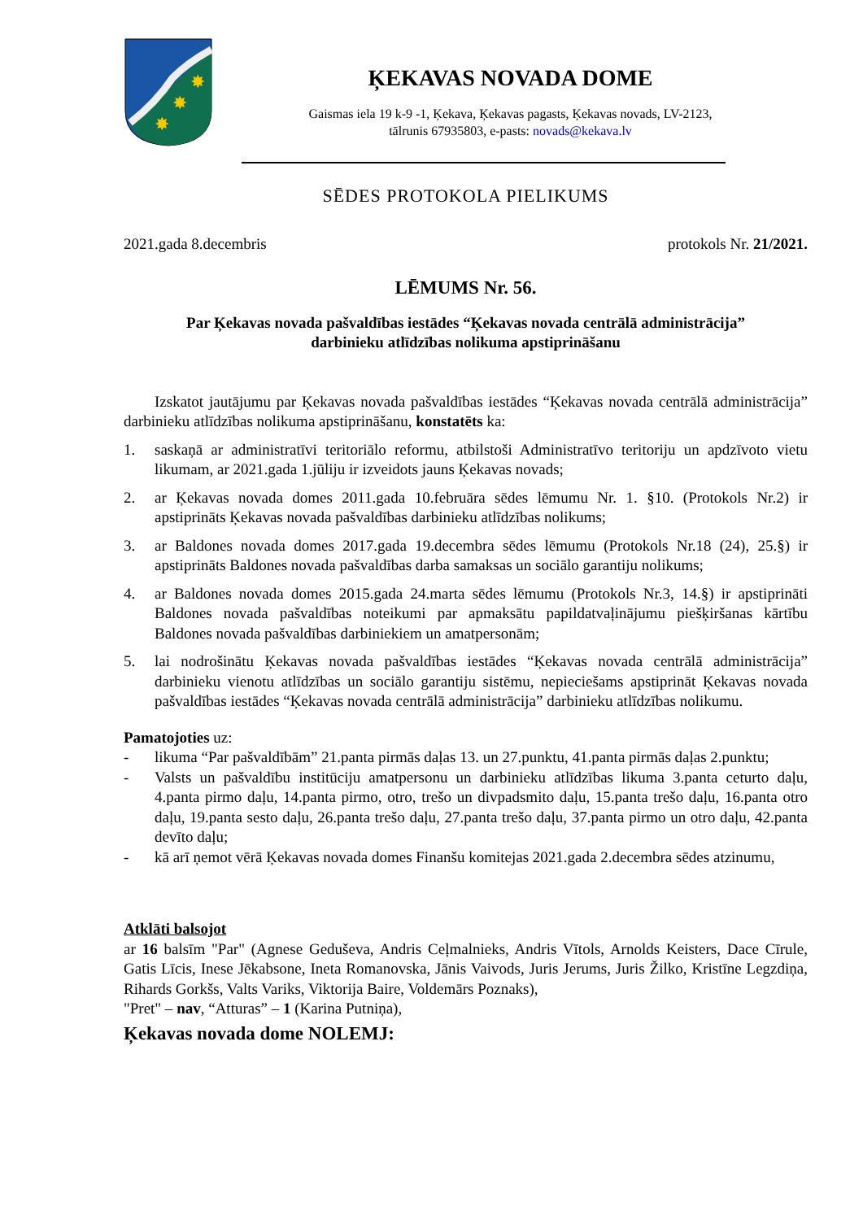✸
✸
✸
ĶEKAVAS NOVADA DOME
Gaismas iela 19 k-9 -1, Ķekava, Ķekavas pagasts, Ķekavas novads, LV-2123,
tālrunis 67935803, e-pasts: novads@kekava.lv
SĒDES PROTOKOLA PIELIKUMS
2021.gada 8.decembris protokols Nr. 21/2021.
LĒMUMS Nr. 56.
Par Ķekavas novada pašvaldības iestādes “Ķekavas novada centrālā administrācija”
darbinieku atlīdzības nolikuma apstiprināšanu
Izskatot jautājumu par Ķekavas novada pašvaldības iestādes “Ķekavas novada centrālā administrācija” darbinieku atlīdzības nolikuma apstiprināšanu, konstatēts ka:
1. saskaņā ar administratīvi teritoriālo reformu, atbilstoši Administratīvo teritoriju un apdzīvoto vietu likumam, ar 2021.gada 1.jūliju ir izveidots jauns Ķekavas novads;
2. ar Ķekavas novada domes 2011.gada 10.februāra sēdes lēmumu Nr. 1. §10. (Protokols Nr.2) ir apstiprināts Ķekavas novada pašvaldības darbinieku atlīdzības nolikums;
3. ar Baldones novada domes 2017.gada 19.decembra sēdes lēmumu (Protokols Nr.18 (24), 25.§) ir apstiprināts Baldones novada pašvaldības darba samaksas un sociālo garantiju nolikums;
4. ar Baldones novada domes 2015.gada 24.marta sēdes lēmumu (Protokols Nr.3, 14.§) ir apstiprināti Baldones novada pašvaldības noteikumi par apmaksātu papildatvaļinājumu piešķiršanas kārtību Baldones novada pašvaldības darbiniekiem un amatpersonām;
5. lai nodrošinātu Ķekavas novada pašvaldības iestādes “Ķekavas novada centrālā administrācija” darbinieku vienotu atlīdzības un sociālo garantiju sistēmu, nepieciešams apstiprināt Ķekavas novada pašvaldības iestādes “Ķekavas novada centrālā administrācija” darbinieku atlīdzības nolikumu.
Pamatojoties uz:
- likuma “Par pašvaldībām” 21.panta pirmās daļas 13. un 27.punktu, 41.panta pirmās daļas 2.punktu;
- Valsts un pašvaldību institūciju amatpersonu un darbinieku atlīdzības likuma 3.panta ceturto daļu, 4.panta pirmo daļu, 14.panta pirmo, otro, trešo un divpadsmito daļu, 15.panta trešo daļu, 16.panta otro daļu, 19.panta sesto daļu, 26.panta trešo daļu, 27.panta trešo daļu, 37.panta pirmo un otro daļu, 42.panta devīto daļu;
- kā arī ņemot vērā Ķekavas novada domes Finanšu komitejas 2021.gada 2.decembra sēdes atzinumu,
Atklāti balsojot
ar 16 balsīm "Par" (Agnese Geduševa, Andris Ceļmalnieks, Andris Vītols, Arnolds Keisters, Dace Cīrule, Gatis Līcis, Inese Jēkabsone, Ineta Romanovska, Jānis Vaivods, Juris Jerums, Juris Žilko, Kristīne Legzdiņa, Rihards Gorkšs, Valts Variks, Viktorija Baire, Voldemārs Poznaks),
"Pret" – nav, “Atturas” – 1 (Karina Putniņa),
Ķekavas novada dome NOLEMJ: